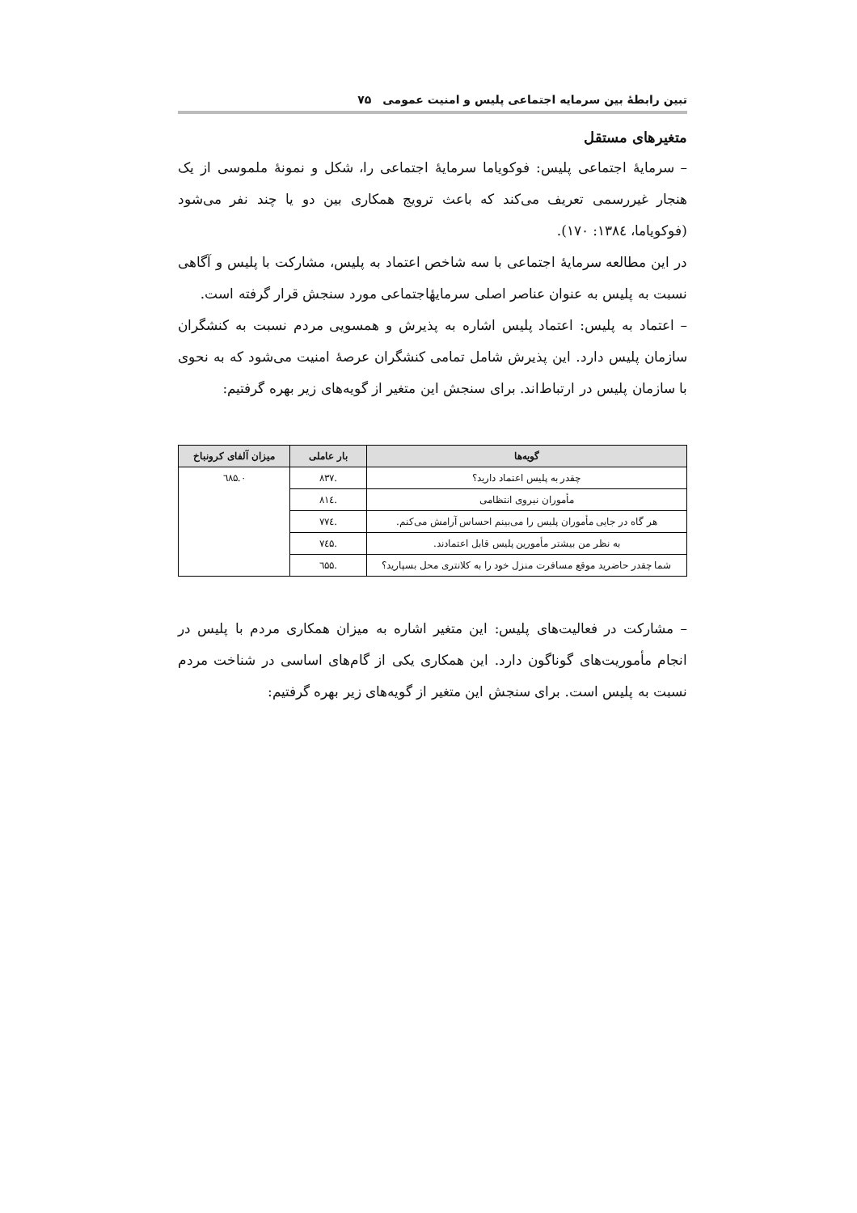تبین رابطهٔ بین سرمایه اجتماعی پلیس و امنیت عمومی ۷۵
متغیرهای مستقل
– سرمایهٔ اجتماعی پلیس: فوکویاما سرمایهٔ اجتماعی را، شکل و نمونهٔ ملموسی از یک هنجار غیررسمی تعریف می‌کند که باعث ترویج همکاری بین دو یا چند نفر می‌شود (فوکویاما، ۱۳۸٤: ۱۷۰).
در این مطالعه سرمایهٔ اجتماعی با سه شاخص اعتماد به پلیس، مشارکت با پلیس و آگاهی نسبت به پلیس به عنوان عناصر اصلی سرمایهٔاجتماعی مورد سنجش قرار گرفته است.
– اعتماد به پلیس: اعتماد پلیس اشاره به پذیرش و همسویی مردم نسبت به کنشگران سازمان پلیس دارد. این پذیرش شامل تمامی کنشگران عرصهٔ امنیت می‌شود که به نحوی با سازمان پلیس در ارتباط‌اند. برای سنجش این متغیر از گویه‌های زیر بهره گرفتیم:
| گویه‌ها | بار عاملی | میزان آلفای کرونباخ |
| --- | --- | --- |
| چقدر به پلیس اعتماد دارید؟ | .۸۳۷ | ۰.٦۸۵ |
| مأموران نیروی انتظامی | .۸۱٤ | |
| هر گاه در جایی مأموران پلیس را می‌بینم احساس آرامش می‌کنم. | .۷۷٤ | |
| به نظر من بیشتر مأمورین پلیس قابل اعتمادند. | .۷٤۵ | |
| شما چقدر حاضرید موقع مسافرت منزل خود را به کلانتری محل بسپارید؟ | .٦۵۵ | |
– مشارکت در فعالیت‌های پلیس: این متغیر اشاره به میزان همکاری مردم با پلیس در انجام مأموریت‌های گوناگون دارد. این همکاری یکی از گام‌های اساسی در شناخت مردم نسبت به پلیس است. برای سنجش این متغیر از گویه‌های زیر بهره گرفتیم: